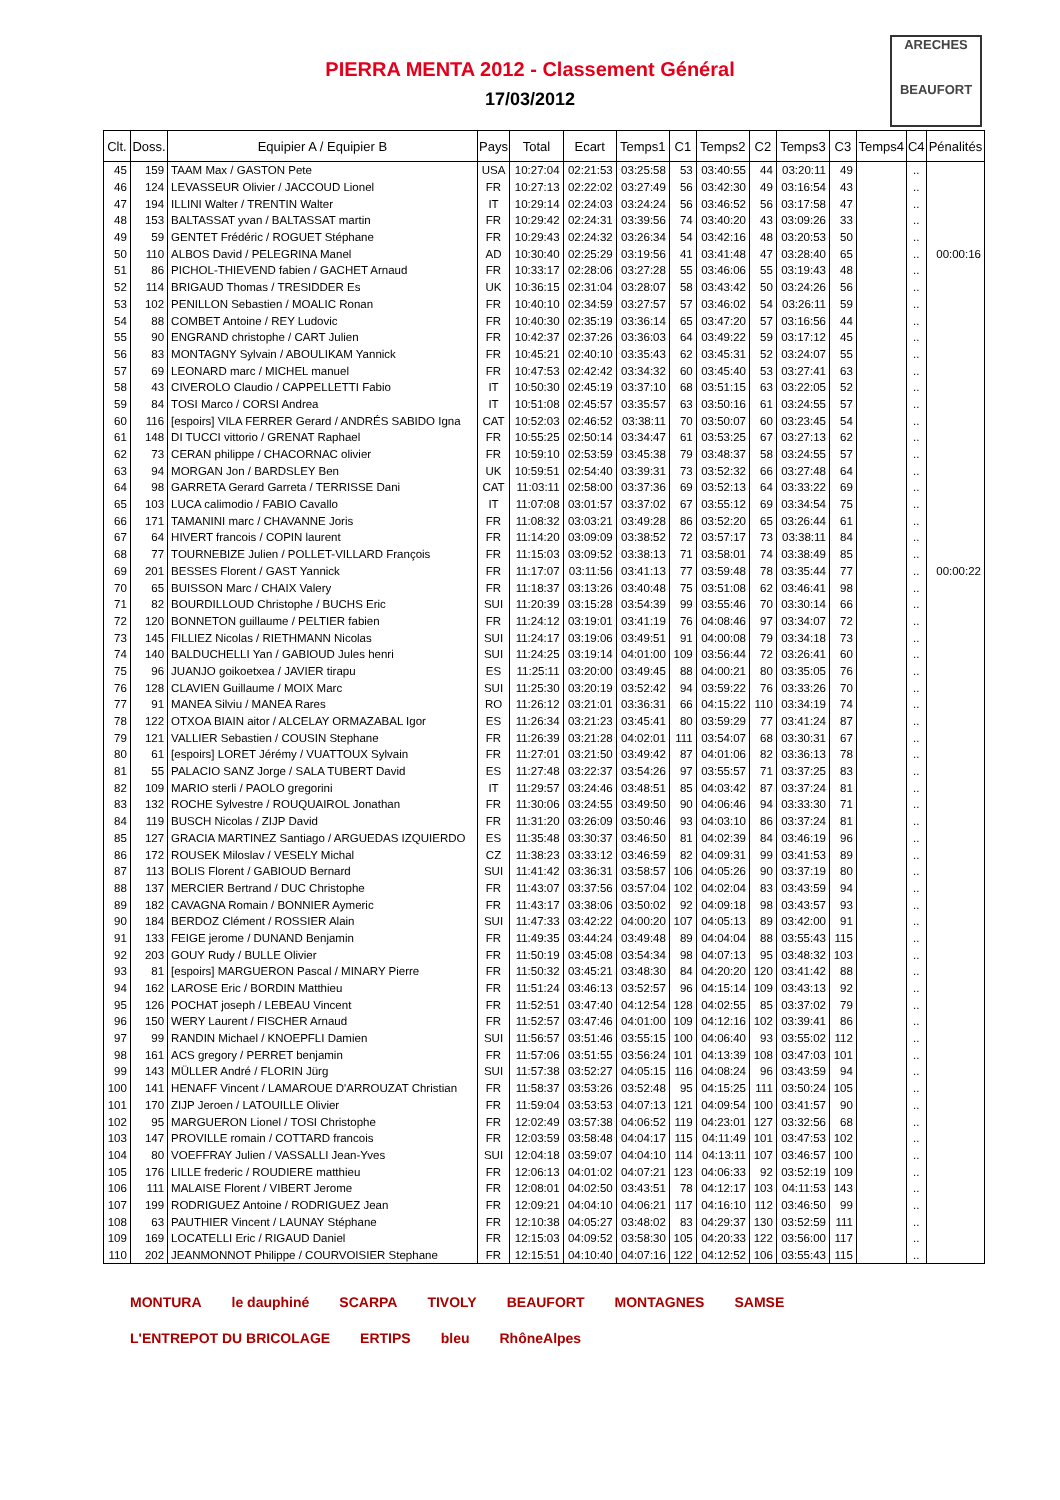PIERRA MENTA 2012 - Classement Général
17/03/2012
ARECHES
BEAUFORT
| Clt. | Doss. | Equipier A / Equipier B | Pays | Total | Ecart | Temps1 | C1 | Temps2 | C2 | Temps3 | C3 | Temps4 | C4 | Pénalités |
| --- | --- | --- | --- | --- | --- | --- | --- | --- | --- | --- | --- | --- | --- | --- |
| 45 | 159 | TAAM Max / GASTON Pete | USA | 10:27:04 | 02:21:53 | 03:25:58 | 53 | 03:40:55 | 44 | 03:20:11 | 49 | | .. | |
| 46 | 124 | LEVASSEUR Olivier / JACCOUD Lionel | FR | 10:27:13 | 02:22:02 | 03:27:49 | 56 | 03:42:30 | 49 | 03:16:54 | 43 | | .. | |
| 47 | 194 | ILLINI Walter / TRENTIN Walter | IT | 10:29:14 | 02:24:03 | 03:24:24 | 56 | 03:46:52 | 56 | 03:17:58 | 47 | | .. | |
| 48 | 153 | BALTASSAT yvan / BALTASSAT martin | FR | 10:29:42 | 02:24:31 | 03:39:56 | 74 | 03:40:20 | 43 | 03:09:26 | 33 | | .. | |
| 49 | 59 | GENTET Frédéric / ROGUET Stéphane | FR | 10:29:43 | 02:24:32 | 03:26:34 | 54 | 03:42:16 | 48 | 03:20:53 | 50 | | .. | |
| 50 | 110 | ALBOS David / PELEGRINA Manel | AD | 10:30:40 | 02:25:29 | 03:19:56 | 41 | 03:41:48 | 47 | 03:28:40 | 65 | | .. | 00:00:16 |
| 51 | 86 | PICHOL-THIEVEND fabien / GACHET Arnaud | FR | 10:33:17 | 02:28:06 | 03:27:28 | 55 | 03:46:06 | 55 | 03:19:43 | 48 | | .. | |
| 52 | 114 | BRIGAUD Thomas / TRESIDDER Es | UK | 10:36:15 | 02:31:04 | 03:28:07 | 58 | 03:43:42 | 50 | 03:24:26 | 56 | | .. | |
| 53 | 102 | PENILLON Sebastien / MOALIC Ronan | FR | 10:40:10 | 02:34:59 | 03:27:57 | 57 | 03:46:02 | 54 | 03:26:11 | 59 | | .. | |
| 54 | 88 | COMBET Antoine / REY Ludovic | FR | 10:40:30 | 02:35:19 | 03:36:14 | 65 | 03:47:20 | 57 | 03:16:56 | 44 | | .. | |
| 55 | 90 | ENGRAND christophe / CART Julien | FR | 10:42:37 | 02:37:26 | 03:36:03 | 64 | 03:49:22 | 59 | 03:17:12 | 45 | | .. | |
| 56 | 83 | MONTAGNY Sylvain / ABOULIKAM Yannick | FR | 10:45:21 | 02:40:10 | 03:35:43 | 62 | 03:45:31 | 52 | 03:24:07 | 55 | | .. | |
| 57 | 69 | LEONARD marc / MICHEL manuel | FR | 10:47:53 | 02:42:42 | 03:34:32 | 60 | 03:45:40 | 53 | 03:27:41 | 63 | | .. | |
| 58 | 43 | CIVEROLO Claudio / CAPPELLETTI Fabio | IT | 10:50:30 | 02:45:19 | 03:37:10 | 68 | 03:51:15 | 63 | 03:22:05 | 52 | | .. | |
| 59 | 84 | TOSI Marco / CORSI Andrea | IT | 10:51:08 | 02:45:57 | 03:35:57 | 63 | 03:50:16 | 61 | 03:24:55 | 57 | | .. | |
| 60 | 116 | [espoirs] VILA FERRER Gerard / ANDRÉS SABIDO Igna | CAT | 10:52:03 | 02:46:52 | 03:38:11 | 70 | 03:50:07 | 60 | 03:23:45 | 54 | | .. | |
| 61 | 148 | DI TUCCI vittorio / GRENAT Raphael | FR | 10:55:25 | 02:50:14 | 03:34:47 | 61 | 03:53:25 | 67 | 03:27:13 | 62 | | .. | |
| 62 | 73 | CERAN philippe / CHACORNAC olivier | FR | 10:59:10 | 02:53:59 | 03:45:38 | 79 | 03:48:37 | 58 | 03:24:55 | 57 | | .. | |
| 63 | 94 | MORGAN Jon / BARDSLEY Ben | UK | 10:59:51 | 02:54:40 | 03:39:31 | 73 | 03:52:32 | 66 | 03:27:48 | 64 | | .. | |
| 64 | 98 | GARRETA Gerard Garreta / TERRISSE Dani | CAT | 11:03:11 | 02:58:00 | 03:37:36 | 69 | 03:52:13 | 64 | 03:33:22 | 69 | | .. | |
| 65 | 103 | LUCA calimodio / FABIO Cavallo | IT | 11:07:08 | 03:01:57 | 03:37:02 | 67 | 03:55:12 | 69 | 03:34:54 | 75 | | .. | |
| 66 | 171 | TAMANINI marc / CHAVANNE Joris | FR | 11:08:32 | 03:03:21 | 03:49:28 | 86 | 03:52:20 | 65 | 03:26:44 | 61 | | .. | |
| 67 | 64 | HIVERT francois / COPIN laurent | FR | 11:14:20 | 03:09:09 | 03:38:52 | 72 | 03:57:17 | 73 | 03:38:11 | 84 | | .. | |
| 68 | 77 | TOURNEBIZE Julien / POLLET-VILLARD François | FR | 11:15:03 | 03:09:52 | 03:38:13 | 71 | 03:58:01 | 74 | 03:38:49 | 85 | | .. | |
| 69 | 201 | BESSES Florent / GAST Yannick | FR | 11:17:07 | 03:11:56 | 03:41:13 | 77 | 03:59:48 | 78 | 03:35:44 | 77 | | .. | 00:00:22 |
| 70 | 65 | BUISSON Marc / CHAIX Valery | FR | 11:18:37 | 03:13:26 | 03:40:48 | 75 | 03:51:08 | 62 | 03:46:41 | 98 | | .. | |
| 71 | 82 | BOURDILLOUD Christophe / BUCHS Eric | SUI | 11:20:39 | 03:15:28 | 03:54:39 | 99 | 03:55:46 | 70 | 03:30:14 | 66 | | .. | |
| 72 | 120 | BONNETON guillaume / PELTIER fabien | FR | 11:24:12 | 03:19:01 | 03:41:19 | 76 | 04:08:46 | 97 | 03:34:07 | 72 | | .. | |
| 73 | 145 | FILLIEZ Nicolas / RIETHMANN Nicolas | SUI | 11:24:17 | 03:19:06 | 03:49:51 | 91 | 04:00:08 | 79 | 03:34:18 | 73 | | .. | |
| 74 | 140 | BALDUCHELLI Yan / GABIOUD Jules henri | SUI | 11:24:25 | 03:19:14 | 04:01:00 | 109 | 03:56:44 | 72 | 03:26:41 | 60 | | .. | |
| 75 | 96 | JUANJO goikoetxea / JAVIER tirapu | ES | 11:25:11 | 03:20:00 | 03:49:45 | 88 | 04:00:21 | 80 | 03:35:05 | 76 | | .. | |
| 76 | 128 | CLAVIEN Guillaume / MOIX Marc | SUI | 11:25:30 | 03:20:19 | 03:52:42 | 94 | 03:59:22 | 76 | 03:33:26 | 70 | | .. | |
| 77 | 91 | MANEA Silviu / MANEA Rares | RO | 11:26:12 | 03:21:01 | 03:36:31 | 66 | 04:15:22 | 110 | 03:34:19 | 74 | | .. | |
| 78 | 122 | OTXOA BIAIN aitor / ALCELAY ORMAZABAL Igor | ES | 11:26:34 | 03:21:23 | 03:45:41 | 80 | 03:59:29 | 77 | 03:41:24 | 87 | | .. | |
| 79 | 121 | VALLIER Sebastien / COUSIN Stephane | FR | 11:26:39 | 03:21:28 | 04:02:01 | 111 | 03:54:07 | 68 | 03:30:31 | 67 | | .. | |
| 80 | 61 | [espoirs] LORET Jérémy / VUATTOUX Sylvain | FR | 11:27:01 | 03:21:50 | 03:49:42 | 87 | 04:01:06 | 82 | 03:36:13 | 78 | | .. | |
| 81 | 55 | PALACIO SANZ Jorge / SALA TUBERT David | ES | 11:27:48 | 03:22:37 | 03:54:26 | 97 | 03:55:57 | 71 | 03:37:25 | 83 | | .. | |
| 82 | 109 | MARIO sterli / PAOLO gregorini | IT | 11:29:57 | 03:24:46 | 03:48:51 | 85 | 04:03:42 | 87 | 03:37:24 | 81 | | .. | |
| 83 | 132 | ROCHE Sylvestre / ROUQUAIROL Jonathan | FR | 11:30:06 | 03:24:55 | 03:49:50 | 90 | 04:06:46 | 94 | 03:33:30 | 71 | | .. | |
| 84 | 119 | BUSCH Nicolas / ZIJP David | FR | 11:31:20 | 03:26:09 | 03:50:46 | 93 | 04:03:10 | 86 | 03:37:24 | 81 | | .. | |
| 85 | 127 | GRACIA MARTINEZ Santiago / ARGUEDAS IZQUIERDO | ES | 11:35:48 | 03:30:37 | 03:46:50 | 81 | 04:02:39 | 84 | 03:46:19 | 96 | | .. | |
| 86 | 172 | ROUSEK Miloslav / VESELY Michal | CZ | 11:38:23 | 03:33:12 | 03:46:59 | 82 | 04:09:31 | 99 | 03:41:53 | 89 | | .. | |
| 87 | 113 | BOLIS Florent / GABIOUD Bernard | SUI | 11:41:42 | 03:36:31 | 03:58:57 | 106 | 04:05:26 | 90 | 03:37:19 | 80 | | .. | |
| 88 | 137 | MERCIER Bertrand / DUC Christophe | FR | 11:43:07 | 03:37:56 | 03:57:04 | 102 | 04:02:04 | 83 | 03:43:59 | 94 | | .. | |
| 89 | 182 | CAVAGNA Romain / BONNIER Aymeric | FR | 11:43:17 | 03:38:06 | 03:50:02 | 92 | 04:09:18 | 98 | 03:43:57 | 93 | | .. | |
| 90 | 184 | BERDOZ Clément / ROSSIER Alain | SUI | 11:47:33 | 03:42:22 | 04:00:20 | 107 | 04:05:13 | 89 | 03:42:00 | 91 | | .. | |
| 91 | 133 | FEIGE jerome / DUNAND Benjamin | FR | 11:49:35 | 03:44:24 | 03:49:48 | 89 | 04:04:04 | 88 | 03:55:43 | 115 | | .. | |
| 92 | 203 | GOUY Rudy / BULLE Olivier | FR | 11:50:19 | 03:45:08 | 03:54:34 | 98 | 04:07:13 | 95 | 03:48:32 | 103 | | .. | |
| 93 | 81 | [espoirs] MARGUERON Pascal / MINARY Pierre | FR | 11:50:32 | 03:45:21 | 03:48:30 | 84 | 04:20:20 | 120 | 03:41:42 | 88 | | .. | |
| 94 | 162 | LAROSE Eric / BORDIN Matthieu | FR | 11:51:24 | 03:46:13 | 03:52:57 | 96 | 04:15:14 | 109 | 03:43:13 | 92 | | .. | |
| 95 | 126 | POCHAT joseph / LEBEAU Vincent | FR | 11:52:51 | 03:47:40 | 04:12:54 | 128 | 04:02:55 | 85 | 03:37:02 | 79 | | .. | |
| 96 | 150 | WERY Laurent / FISCHER Arnaud | FR | 11:52:57 | 03:47:46 | 04:01:00 | 109 | 04:12:16 | 102 | 03:39:41 | 86 | | .. | |
| 97 | 99 | RANDIN Michael / KNOEPFLI Damien | SUI | 11:56:57 | 03:51:46 | 03:55:15 | 100 | 04:06:40 | 93 | 03:55:02 | 112 | | .. | |
| 98 | 161 | ACS gregory / PERRET benjamin | FR | 11:57:06 | 03:51:55 | 03:56:24 | 101 | 04:13:39 | 108 | 03:47:03 | 101 | | .. | |
| 99 | 143 | MÜLLER André / FLORIN Jürg | SUI | 11:57:38 | 03:52:27 | 04:05:15 | 116 | 04:08:24 | 96 | 03:43:59 | 94 | | .. | |
| 100 | 141 | HENAFF Vincent / LAMAROUE D'ARROUZAT Christian | FR | 11:58:37 | 03:53:26 | 03:52:48 | 95 | 04:15:25 | 111 | 03:50:24 | 105 | | .. | |
| 101 | 170 | ZIJP Jeroen / LATOUILLE Olivier | FR | 11:59:04 | 03:53:53 | 04:07:13 | 121 | 04:09:54 | 100 | 03:41:57 | 90 | | .. | |
| 102 | 95 | MARGUERON Lionel / TOSI Christophe | FR | 12:02:49 | 03:57:38 | 04:06:52 | 119 | 04:23:01 | 127 | 03:32:56 | 68 | | .. | |
| 103 | 147 | PROVILLE romain / COTTARD francois | FR | 12:03:59 | 03:58:48 | 04:04:17 | 115 | 04:11:49 | 101 | 03:47:53 | 102 | | .. | |
| 104 | 80 | VOEFFRAY Julien / VASSALLI Jean-Yves | SUI | 12:04:18 | 03:59:07 | 04:04:10 | 114 | 04:13:11 | 107 | 03:46:57 | 100 | | .. | |
| 105 | 176 | LILLE frederic / ROUDIERE matthieu | FR | 12:06:13 | 04:01:02 | 04:07:21 | 123 | 04:06:33 | 92 | 03:52:19 | 109 | | .. | |
| 106 | 111 | MALAISE Florent / VIBERT Jerome | FR | 12:08:01 | 04:02:50 | 03:43:51 | 78 | 04:12:17 | 103 | 04:11:53 | 143 | | .. | |
| 107 | 199 | RODRIGUEZ Antoine / RODRIGUEZ Jean | FR | 12:09:21 | 04:04:10 | 04:06:21 | 117 | 04:16:10 | 112 | 03:46:50 | 99 | | .. | |
| 108 | 63 | PAUTHIER Vincent / LAUNAY Stéphane | FR | 12:10:38 | 04:05:27 | 03:48:02 | 83 | 04:29:37 | 130 | 03:52:59 | 111 | | .. | |
| 109 | 169 | LOCATELLI Eric / RIGAUD Daniel | FR | 12:15:03 | 04:09:52 | 03:58:30 | 105 | 04:20:33 | 122 | 03:56:00 | 117 | | .. | |
| 110 | 202 | JEANMONNOT Philippe / COURVOISIER Stephane | FR | 12:15:51 | 04:10:40 | 04:07:16 | 122 | 04:12:52 | 106 | 03:55:43 | 115 | | .. | |
MONTURA le dauphiné SCARPA TIVOLY BEAUFORT MONTAGNES SAMSE L'ENTREPOT DU BRICOLAGE ERTIPS bleu RhôneAlpes